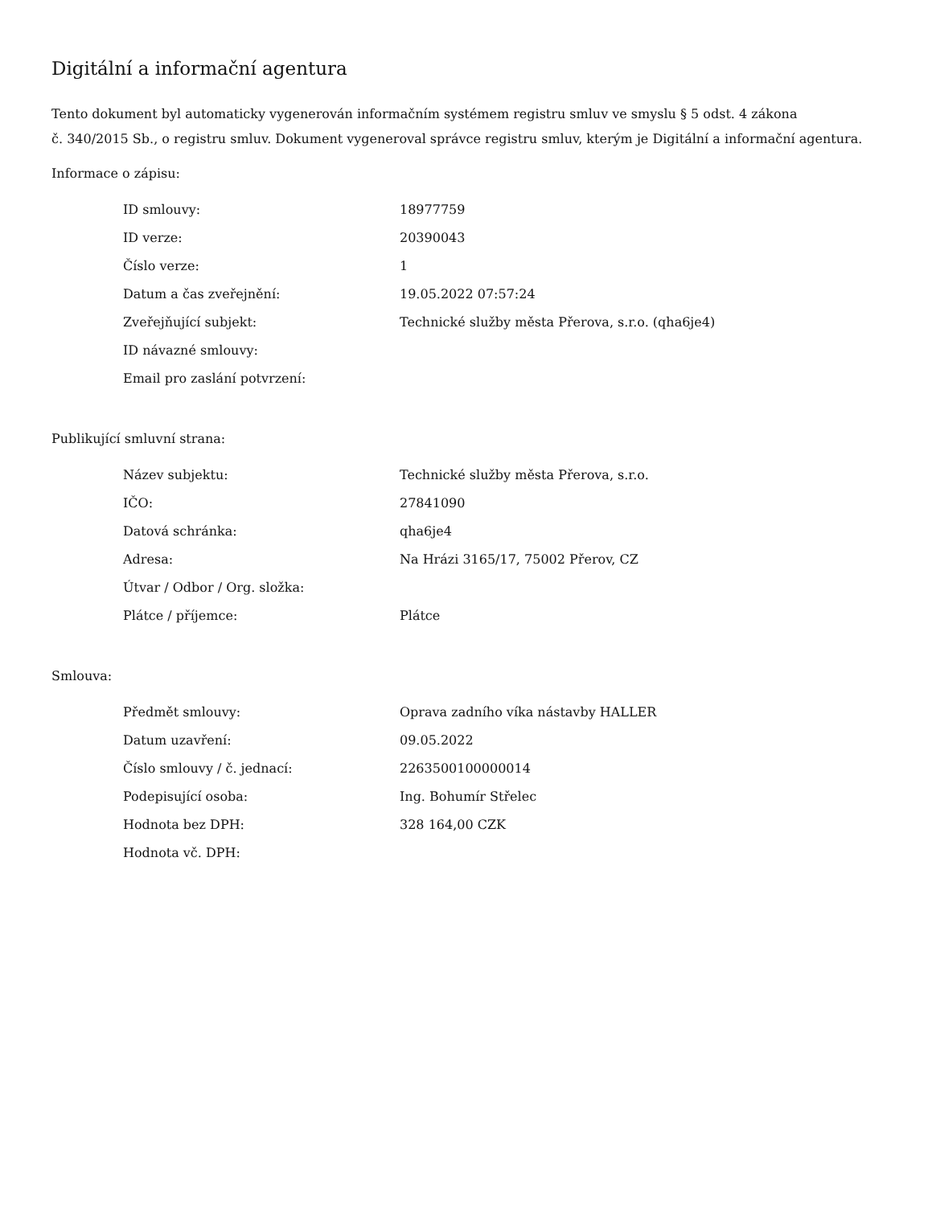Digitální a informační agentura
Tento dokument byl automaticky vygenerován informačním systémem registru smluv ve smyslu § 5 odst. 4 zákona
č. 340/2015 Sb., o registru smluv. Dokument vygeneroval správce registru smluv, kterým je Digitální a informační agentura.
Informace o zápisu:
| ID smlouvy: | 18977759 |
| ID verze: | 20390043 |
| Číslo verze: | 1 |
| Datum a čas zveřejnění: | 19.05.2022 07:57:24 |
| Zveřejňující subjekt: | Technické služby města Přerova, s.r.o. (qha6je4) |
| ID návazné smlouvy: | |
| Email pro zaslání potvrzení: | |
Publikující smluvní strana:
| Název subjektu: | Technické služby města Přerova, s.r.o. |
| IČO: | 27841090 |
| Datová schránka: | qha6je4 |
| Adresa: | Na Hrázi 3165/17, 75002 Přerov, CZ |
| Útvar / Odbor / Org. složka: | |
| Plátce / příjemce: | Plátce |
Smlouva:
| Předmět smlouvy: | Oprava zadního víka nástavby HALLER |
| Datum uzavření: | 09.05.2022 |
| Číslo smlouvy / č. jednací: | 2263500100000014 |
| Podepisující osoba: | Ing. Bohumír Střelec |
| Hodnota bez DPH: | 328 164,00 CZK |
| Hodnota vč. DPH: | |